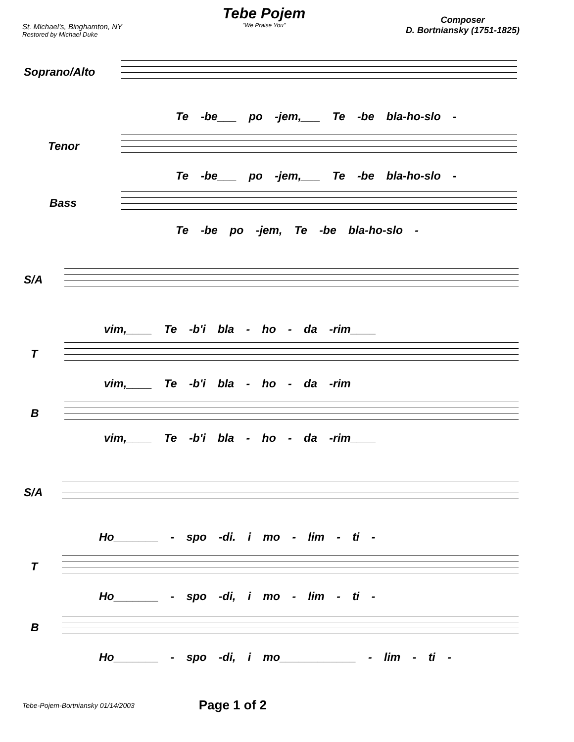St. Michael's, Binghamton, NY
Restored by Michael Duke
Tebe Pojem
"We Praise You"
Composer
D. Bortniansky (1751-1825)
Soprano/Alto
Te -be___ po -jem,___ Te -be bla-ho-slo -
Tenor
Te -be___ po -jem,___ Te -be bla-ho-slo -
Bass
Te -be po -jem, Te -be bla-ho-slo -
S/A
vim,____ Te -b'i bla - ho - da -rim____
T
vim,____ Te -b'i bla - ho - da -rim
B
vim,____ Te -b'i bla - ho - da -rim____
S/A
Ho_______ - spo -di. i mo - lim - ti -
T
Ho_______ - spo -di, i mo - lim - ti -
B
Ho_______ - spo -di, i mo____________ - lim - ti -
Tebe-Pojem-Bortniansky 01/14/2003 Page 1 of 2